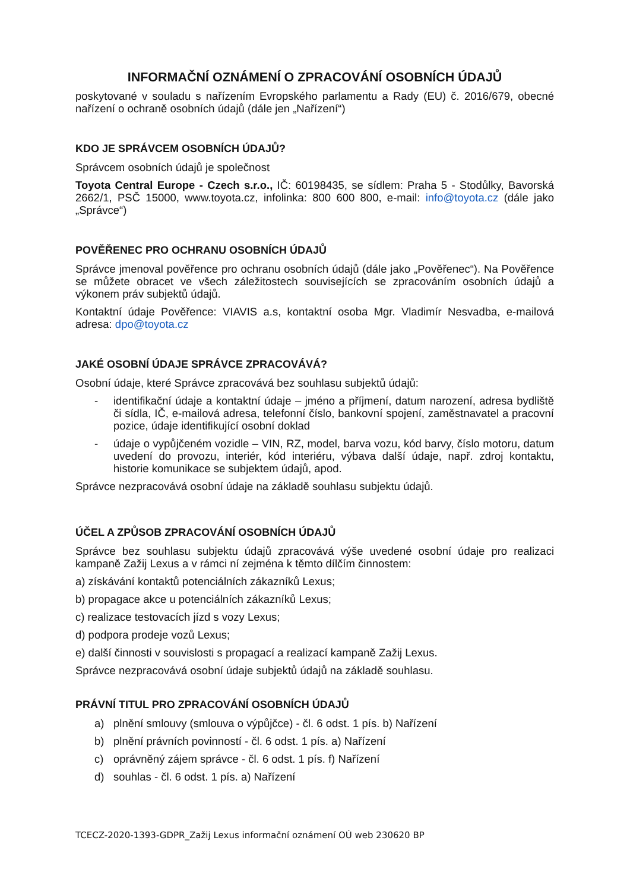INFORMAČNÍ OZNÁMENÍ O ZPRACOVÁNÍ OSOBNÍCH ÚDAJŮ
poskytované v souladu s nařízením Evropského parlamentu a Rady (EU) č. 2016/679, obecné nařízení o ochraně osobních údajů (dále jen „Nařízení“)
KDO JE SPRÁVCEM OSOBNÍCH ÚDAJŮ?
Správcem osobních údajů je společnost
Toyota Central Europe - Czech s.r.o., IČ: 60198435, se sídlem: Praha 5 - Stodůlky, Bavorská 2662/1, PSČ 15000, www.toyota.cz, infolinka: 800 600 800, e-mail: info@toyota.cz (dále jako „Správce“)
POVĚŘENEC PRO OCHRANU OSOBNÍCH ÚDAJŮ
Správce jmenoval pověřence pro ochranu osobních údajů (dále jako „Pověřenec“). Na Pověřence se můžete obracet ve všech záležitostech souvisejících se zpracováním osobních údajů a výkonem práv subjektů údajů.
Kontaktní údaje Pověřence: VIAVIS a.s, kontaktní osoba Mgr. Vladimír Nesvadba, e-mailová adresa: dpo@toyota.cz
JAKÉ OSOBNÍ ÚDAJE SPRÁVCE ZPRACOVÁVÁ?
Osobní údaje, které Správce zpracovává bez souhlasu subjektů údajů:
- identifikační údaje a kontaktní údaje – jméno a příjmení, datum narození, adresa bydliště či sídla, IČ, e-mailová adresa, telefonní číslo, bankovní spojení, zaměstnavatel a pracovní pozice, údaje identifikující osobní doklad
- údaje o vypůjčeném vozidle – VIN, RZ, model, barva vozu, kód barvy, číslo motoru, datum uvedení do provozu, interiér, kód interiéru, výbava další údaje, např. zdroj kontaktu, historie komunikace se subjektem údajů, apod.
Správce nezpracovává osobní údaje na základě souhlasu subjektu údajů.
ÚČEL A ZPŮSOB ZPRACOVÁNÍ OSOBNÍCH ÚDAJŮ
Správce bez souhlasu subjektu údajů zpracovává výše uvedené osobní údaje pro realizaci kampaně Zažij Lexus a v rámci ní zejména k těmto dílčím činnostem:
a) získávání kontaktů potenciálních zákazníků Lexus;
b) propagace akce u potenciálních zákazníků Lexus;
c) realizace testovacích jízd s vozy Lexus;
d) podpora prodeje vozů Lexus;
e) další činnosti v souvislosti s propagací a realizací kampaně Zažij Lexus.
Správce nezpracovává osobní údaje subjektů údajů na základě souhlasu.
PRÁVNÍ TITUL PRO ZPRACOVÁNÍ OSOBNÍCH ÚDAJŮ
a) plnění smlouvy (smlouva o výpůjčce) - čl. 6 odst. 1 pís. b) Nařízení
b) plnění právních povinností - čl. 6 odst. 1 pís. a) Nařízení
c) oprávněný zájem správce - čl. 6 odst. 1 pís. f) Nařízení
d) souhlas - čl. 6 odst. 1 pís. a) Nařízení
TCECZ-2020-1393-GDPR_Zažij Lexus informační oznámení OÚ web 230620 BP